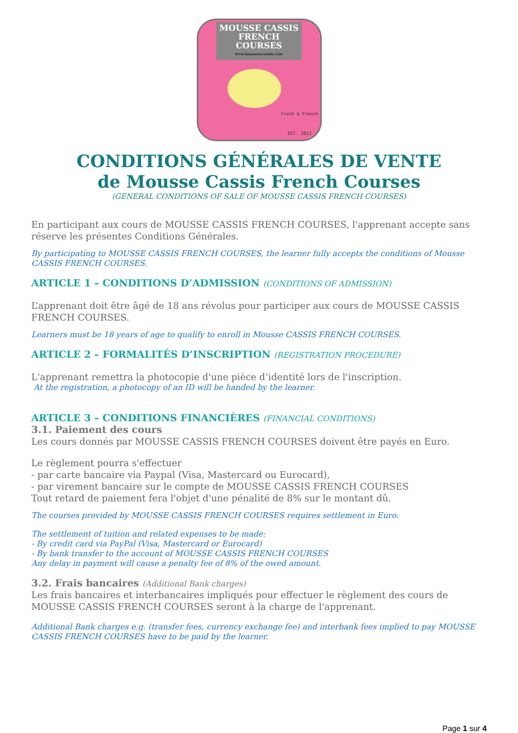MOUSSE CASSIS
FRENCH COURSES
frenchmoussecassis.com
Fresh & French
EST. 2013
CONDITIONS GÉNÉRALES DE VENTE
de Mousse Cassis French Courses
(GENERAL CONDITIONS OF SALE OF MOUSSE CASSIS FRENCH COURSES)
En participant aux cours de MOUSSE CASSIS FRENCH COURSES, l'apprenant accepte sans réserve les présentes Conditions Générales.
By participating to MOUSSE CASSIS FRENCH COURSES, the learner fully accepts the conditions of Mousse CASSIS FRENCH COURSES.
ARTICLE 1 – CONDITIONS D’ADMISSION (CONDITIONS OF ADMISSION)
L’apprenant doit être âgé de 18 ans révolus pour participer aux cours de MOUSSE CASSIS FRENCH COURSES.
Learners must be 18 years of age to qualify to enroll in Mousse CASSIS FRENCH COURSES.
ARTICLE 2 – FORMALITÉS D’INSCRIPTION (REGISTRATION PROCEDURE)
L'apprenant remettra la photocopie d'une pièce d’identité lors de l'inscription.
At the registration, a photocopy of an ID will be handed by the learner.
ARTICLE 3 – CONDITIONS FINANCIÈRES (FINANCIAL CONDITIONS)
3.1. Paiement des cours
Les cours donnés par MOUSSE CASSIS FRENCH COURSES doivent être payés en Euro.
Le règlement pourra s'effectuer
- par carte bancaire via Paypal (Visa, Mastercard ou Eurocard),
- par virement bancaire sur le compte de MOUSSE CASSIS FRENCH COURSES
Tout retard de paiement fera l'objet d'une pénalité de 8% sur le montant dû.
The courses provided by MOUSSE CASSIS FRENCH COURSES requires settlement in Euro.
The settlement of tuition and related expenses to be made:
- By credit card via PayPal (Visa, Mastercard or Eurocard)
- By bank transfer to the account of MOUSSE CASSIS FRENCH COURSES
Any delay in payment will cause a penalty fee of 8% of the owed amount.
3.2. Frais bancaires (Additional Bank charges)
Les frais bancaires et interbancaires impliqués pour effectuer le règlement des cours de MOUSSE CASSIS FRENCH COURSES seront à la charge de l'apprenant.
Additional Bank charges e.g. (transfer fees, currency exchange fee) and interbank fees implied to pay MOUSSE CASSIS FRENCH COURSES have to be paid by the learner.
Page 1 sur 4